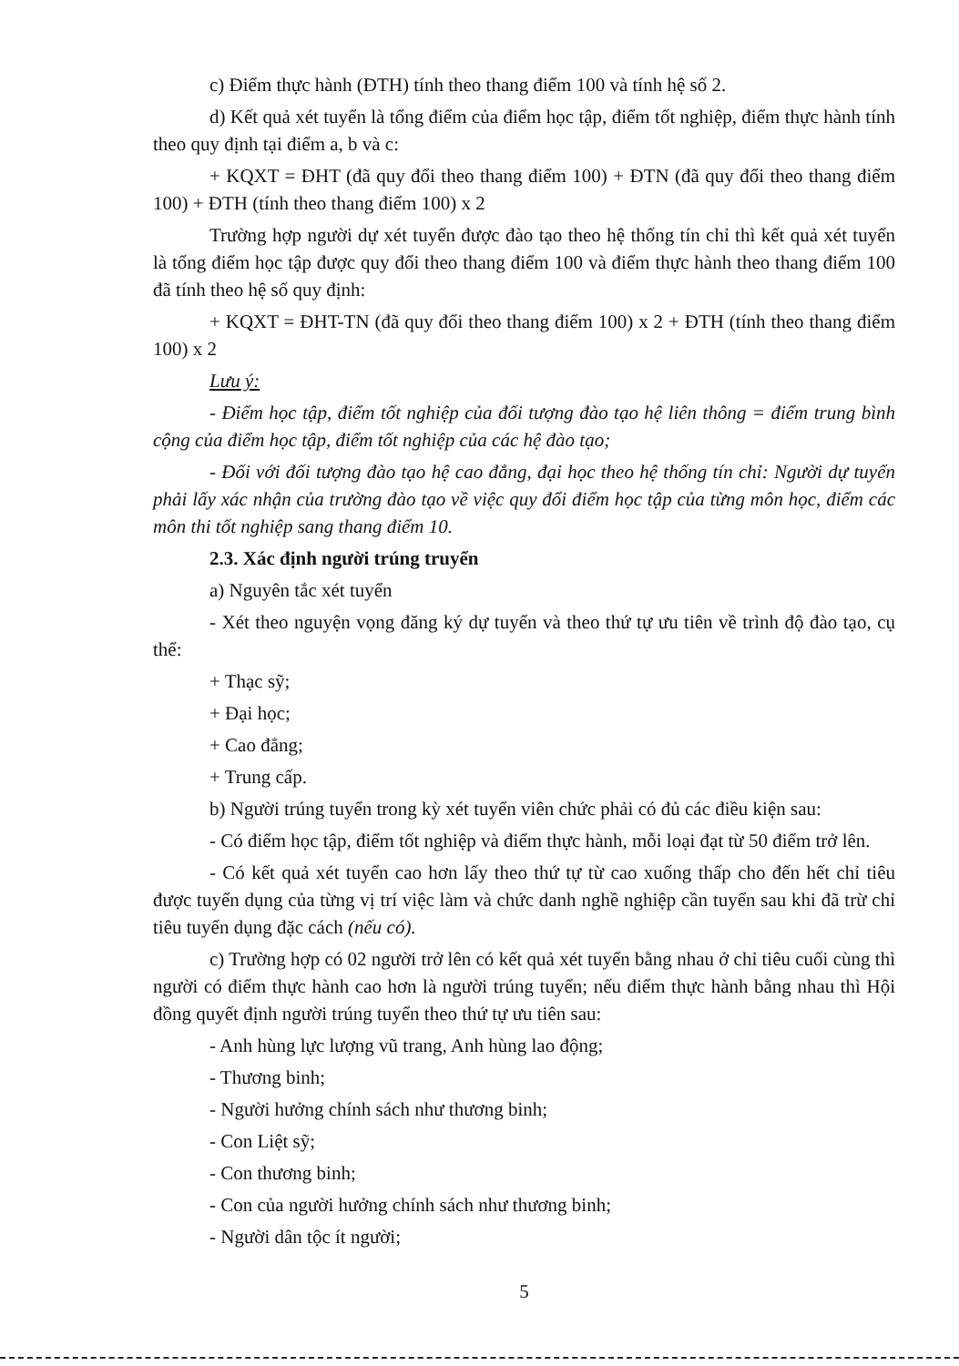c) Điểm thực hành (ĐTH) tính theo thang điểm 100 và tính hệ số 2.
d) Kết quả xét tuyển là tổng điểm của điểm học tập, điểm tốt nghiệp, điểm thực hành tính theo quy định tại điểm a, b và c:
+ KQXT = ĐHT (đã quy đổi theo thang điểm 100) + ĐTN (đã quy đổi theo thang điểm 100) + ĐTH (tính theo thang điểm 100) x 2
Trường hợp người dự xét tuyển được đào tạo theo hệ thống tín chỉ thì kết quả xét tuyển là tổng điểm học tập được quy đổi theo thang điểm 100 và điểm thực hành theo thang điểm 100 đã tính theo hệ số quy định:
+ KQXT = ĐHT-TN (đã quy đổi theo thang điểm 100) x 2 + ĐTH (tính theo thang điểm 100) x 2
Lưu ý:
- Điểm học tập, điểm tốt nghiệp của đối tượng đào tạo hệ liên thông = điểm trung bình cộng của điểm học tập, điểm tốt nghiệp của các hệ đào tạo;
- Đối với đối tượng đào tạo hệ cao đẳng, đại học theo hệ thống tín chỉ: Người dự tuyển phải lấy xác nhận của trường đào tạo về việc quy đổi điểm học tập của từng môn học, điểm các môn thi tốt nghiệp sang thang điểm 10.
2.3. Xác định người trúng truyển
a) Nguyên tắc xét tuyển
- Xét theo nguyện vọng đăng ký dự tuyển và theo thứ tự ưu tiên về trình độ đào tạo, cụ thể:
+ Thạc sỹ;
+ Đại học;
+ Cao đẳng;
+ Trung cấp.
b) Người trúng tuyển trong kỳ xét tuyển viên chức phải có đủ các điều kiện sau:
- Có điểm học tập, điểm tốt nghiệp và điểm thực hành, mỗi loại đạt từ 50 điểm trở lên.
- Có kết quả xét tuyển cao hơn lấy theo thứ tự từ cao xuống thấp cho đến hết chỉ tiêu được tuyển dụng của từng vị trí việc làm và chức danh nghề nghiệp cần tuyển sau khi đã trừ chỉ tiêu tuyển dụng đặc cách (nếu có).
c) Trường hợp có 02 người trở lên có kết quả xét tuyển bằng nhau ở chỉ tiêu cuối cùng thì người có điểm thực hành cao hơn là người trúng tuyển; nếu điểm thực hành bằng nhau thì Hội đồng quyết định người trúng tuyển theo thứ tự ưu tiên sau:
- Anh hùng lực lượng vũ trang, Anh hùng lao động;
- Thương binh;
- Người hưởng chính sách như thương binh;
- Con Liệt sỹ;
- Con thương binh;
- Con của người hưởng chính sách như thương binh;
- Người dân tộc ít người;
5